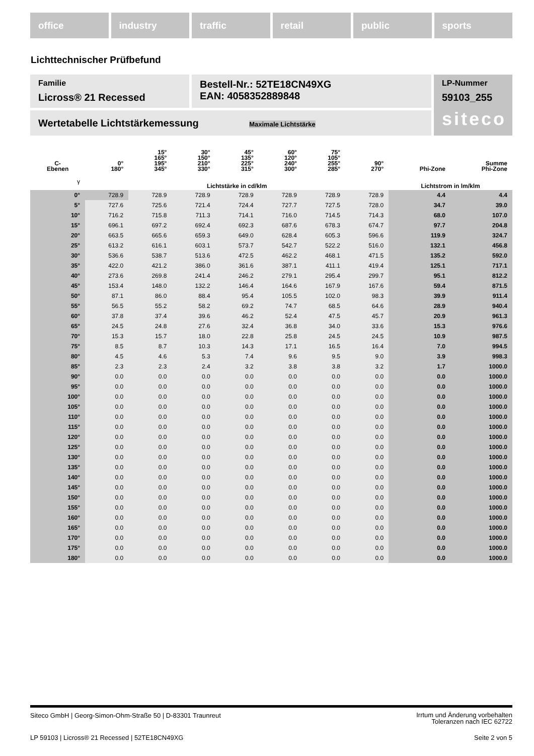office industry traffic retail public sports
Lichttechnischer Prüfbefund
Familie
Licross® 21 Recessed
Bestell-Nr.: 52TE18CN49XG
EAN: 4058352889848
LP-Nummer
59103_255
siteco
Wertetabelle Lichtstärkemessung Maximale Lichtstärke
| C- Ebenen | 0° 180° | 15° 165° 195° 345° | 30° 150° 210° 330° | 45° 135° 225° 315° | 60° 120° 240° 300° | 75° 105° 255° 285° | 90° 270° | Phi-Zone | Summe Phi-Zone |
| --- | --- | --- | --- | --- | --- | --- | --- | --- | --- |
| γ | Lichtstärke in cd/klm | | | | | | | Lichtstrom in lm/klm | |
| 0° | 728.9 | 728.9 | 728.9 | 728.9 | 728.9 | 728.9 | 728.9 | 4.4 | 4.4 |
| 5° | 727.6 | 725.6 | 721.4 | 724.4 | 727.7 | 727.5 | 728.0 | 34.7 | 39.0 |
| 10° | 716.2 | 715.8 | 711.3 | 714.1 | 716.0 | 714.5 | 714.3 | 68.0 | 107.0 |
| 15° | 696.1 | 697.2 | 692.4 | 692.3 | 687.6 | 678.3 | 674.7 | 97.7 | 204.8 |
| 20° | 663.5 | 665.6 | 659.3 | 649.0 | 628.4 | 605.3 | 596.6 | 119.9 | 324.7 |
| 25° | 613.2 | 616.1 | 603.1 | 573.7 | 542.7 | 522.2 | 516.0 | 132.1 | 456.8 |
| 30° | 536.6 | 538.7 | 513.6 | 472.5 | 462.2 | 468.1 | 471.5 | 135.2 | 592.0 |
| 35° | 422.0 | 421.2 | 386.0 | 361.6 | 387.1 | 411.1 | 419.4 | 125.1 | 717.1 |
| 40° | 273.6 | 269.8 | 241.4 | 246.2 | 279.1 | 295.4 | 299.7 | 95.1 | 812.2 |
| 45° | 153.4 | 148.0 | 132.2 | 146.4 | 164.6 | 167.9 | 167.6 | 59.4 | 871.5 |
| 50° | 87.1 | 86.0 | 88.4 | 95.4 | 105.5 | 102.0 | 98.3 | 39.9 | 911.4 |
| 55° | 56.5 | 55.2 | 58.2 | 69.2 | 74.7 | 68.5 | 64.6 | 28.9 | 940.4 |
| 60° | 37.8 | 37.4 | 39.6 | 46.2 | 52.4 | 47.5 | 45.7 | 20.9 | 961.3 |
| 65° | 24.5 | 24.8 | 27.6 | 32.4 | 36.8 | 34.0 | 33.6 | 15.3 | 976.6 |
| 70° | 15.3 | 15.7 | 18.0 | 22.8 | 25.8 | 24.5 | 24.5 | 10.9 | 987.5 |
| 75° | 8.5 | 8.7 | 10.3 | 14.3 | 17.1 | 16.5 | 16.4 | 7.0 | 994.5 |
| 80° | 4.5 | 4.6 | 5.3 | 7.4 | 9.6 | 9.5 | 9.0 | 3.9 | 998.3 |
| 85° | 2.3 | 2.3 | 2.4 | 3.2 | 3.8 | 3.8 | 3.2 | 1.7 | 1000.0 |
| 90° | 0.0 | 0.0 | 0.0 | 0.0 | 0.0 | 0.0 | 0.0 | 0.0 | 1000.0 |
| 95° | 0.0 | 0.0 | 0.0 | 0.0 | 0.0 | 0.0 | 0.0 | 0.0 | 1000.0 |
| 100° | 0.0 | 0.0 | 0.0 | 0.0 | 0.0 | 0.0 | 0.0 | 0.0 | 1000.0 |
| 105° | 0.0 | 0.0 | 0.0 | 0.0 | 0.0 | 0.0 | 0.0 | 0.0 | 1000.0 |
| 110° | 0.0 | 0.0 | 0.0 | 0.0 | 0.0 | 0.0 | 0.0 | 0.0 | 1000.0 |
| 115° | 0.0 | 0.0 | 0.0 | 0.0 | 0.0 | 0.0 | 0.0 | 0.0 | 1000.0 |
| 120° | 0.0 | 0.0 | 0.0 | 0.0 | 0.0 | 0.0 | 0.0 | 0.0 | 1000.0 |
| 125° | 0.0 | 0.0 | 0.0 | 0.0 | 0.0 | 0.0 | 0.0 | 0.0 | 1000.0 |
| 130° | 0.0 | 0.0 | 0.0 | 0.0 | 0.0 | 0.0 | 0.0 | 0.0 | 1000.0 |
| 135° | 0.0 | 0.0 | 0.0 | 0.0 | 0.0 | 0.0 | 0.0 | 0.0 | 1000.0 |
| 140° | 0.0 | 0.0 | 0.0 | 0.0 | 0.0 | 0.0 | 0.0 | 0.0 | 1000.0 |
| 145° | 0.0 | 0.0 | 0.0 | 0.0 | 0.0 | 0.0 | 0.0 | 0.0 | 1000.0 |
| 150° | 0.0 | 0.0 | 0.0 | 0.0 | 0.0 | 0.0 | 0.0 | 0.0 | 1000.0 |
| 155° | 0.0 | 0.0 | 0.0 | 0.0 | 0.0 | 0.0 | 0.0 | 0.0 | 1000.0 |
| 160° | 0.0 | 0.0 | 0.0 | 0.0 | 0.0 | 0.0 | 0.0 | 0.0 | 1000.0 |
| 165° | 0.0 | 0.0 | 0.0 | 0.0 | 0.0 | 0.0 | 0.0 | 0.0 | 1000.0 |
| 170° | 0.0 | 0.0 | 0.0 | 0.0 | 0.0 | 0.0 | 0.0 | 0.0 | 1000.0 |
| 175° | 0.0 | 0.0 | 0.0 | 0.0 | 0.0 | 0.0 | 0.0 | 0.0 | 1000.0 |
| 180° | 0.0 | 0.0 | 0.0 | 0.0 | 0.0 | 0.0 | 0.0 | 0.0 | 1000.0 |
Siteco GmbH | Georg-Simon-Ohm-Straße 50 | D-83301 Traunreut
Irrtum und Änderung vorbehalten
Toleranzen nach IEC 62722
LP 59103 | Licross® 21 Recessed | 52TE18CN49XG
Seite 2 von 5